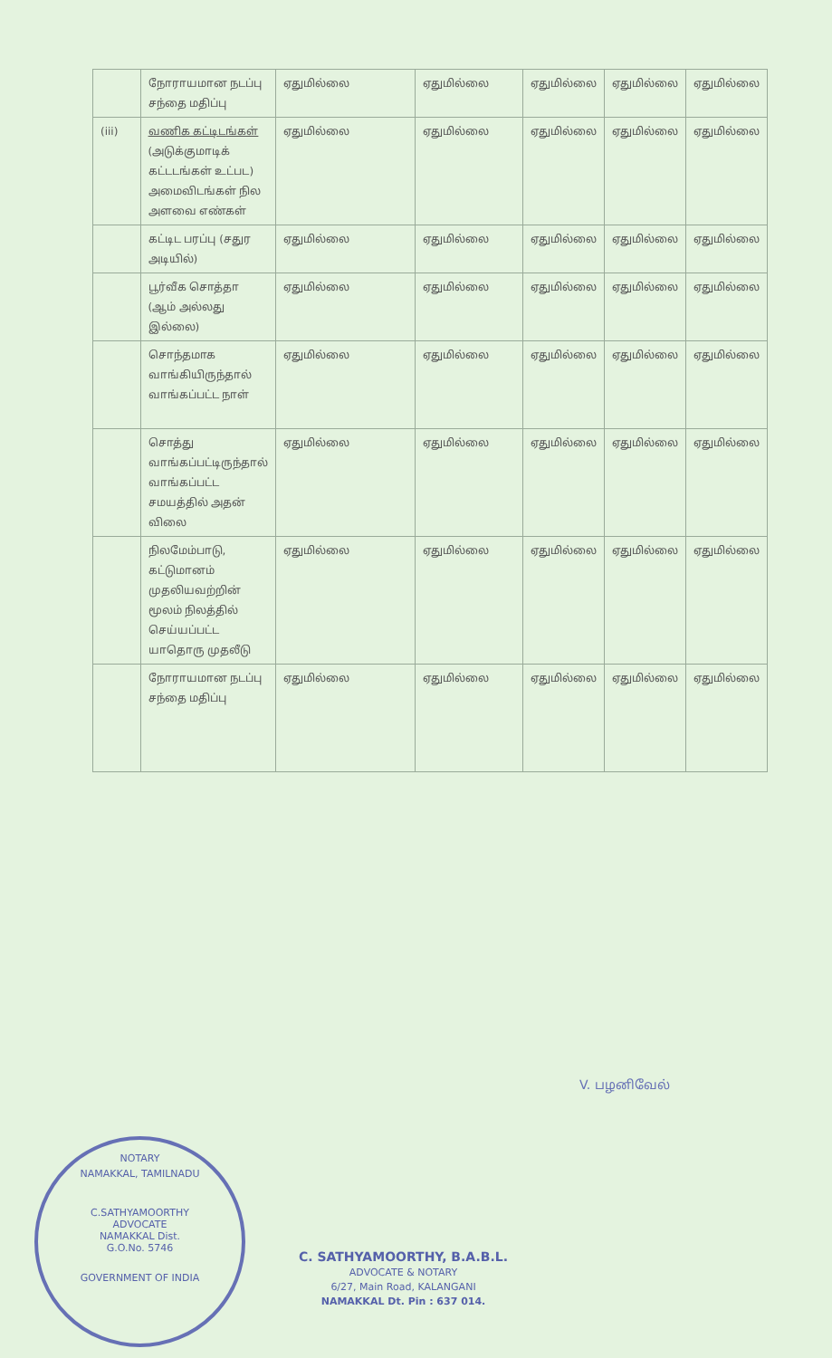| | நோராயமான நடப்பு சந்தை மதிப்பு | ஏதுமில்லை | ஏதுமில்லை | ஏதுமில்லை | ஏதுமில்லை | ஏதுமில்லை |
| (iii) | வணிக கட்டிடங்கள் (அடுக்குமாடிக் கட்டடங்கள் உட்பட) அமைவிடங்கள் நில அளவை எண்கள் | ஏதுமில்லை | ஏதுமில்லை | ஏதுமில்லை | ஏதுமில்லை | ஏதுமில்லை |
| | கட்டிட பரப்பு (சதுர அடியில்) | ஏதுமில்லை | ஏதுமில்லை | ஏதுமில்லை | ஏதுமில்லை | ஏதுமில்லை |
| | பூர்வீக சொத்தா (ஆம் அல்லது இல்லை) | ஏதுமில்லை | ஏதுமில்லை | ஏதுமில்லை | ஏதுமில்லை | ஏதுமில்லை |
| | சொந்தமாக வாங்கியிருந்தால் வாங்கப்பட்ட நாள் | ஏதுமில்லை | ஏதுமில்லை | ஏதுமில்லை | ஏதுமில்லை | ஏதுமில்லை |
| | சொத்து வாங்கப்பட்டிருந்தால் வாங்கப்பட்ட சமயத்தில் அதன் விலை | ஏதுமில்லை | ஏதுமில்லை | ஏதுமில்லை | ஏதுமில்லை | ஏதுமில்லை |
| | நிலமேம்பாடு, கட்டுமானம் முதலியவற்றின் மூலம் நிலத்தில் செய்யப்பட்ட யாதொரு முதலீடு | ஏதுமில்லை | ஏதுமில்லை | ஏதுமில்லை | ஏதுமில்லை | ஏதுமில்லை |
| | நோராயமான நடப்பு சந்தை மதிப்பு | ஏதுமில்லை | ஏதுமில்லை | ஏதுமில்லை | ஏதுமில்லை | ஏதுமில்லை |
V. பழனிவேல்
NOTARY
NAMAKKAL, TAMILNADU
C.SATHYAMOORTHY
ADVOCATE
NAMAKKAL Dist.
G.O.No. 5746
GOVERNMENT OF INDIA
C. SATHYAMOORTHY, B.A.B.L.
ADVOCATE & NOTARY
6/27, Main Road, KALANGANI
NAMAKKAL Dt. Pin : 637 014.